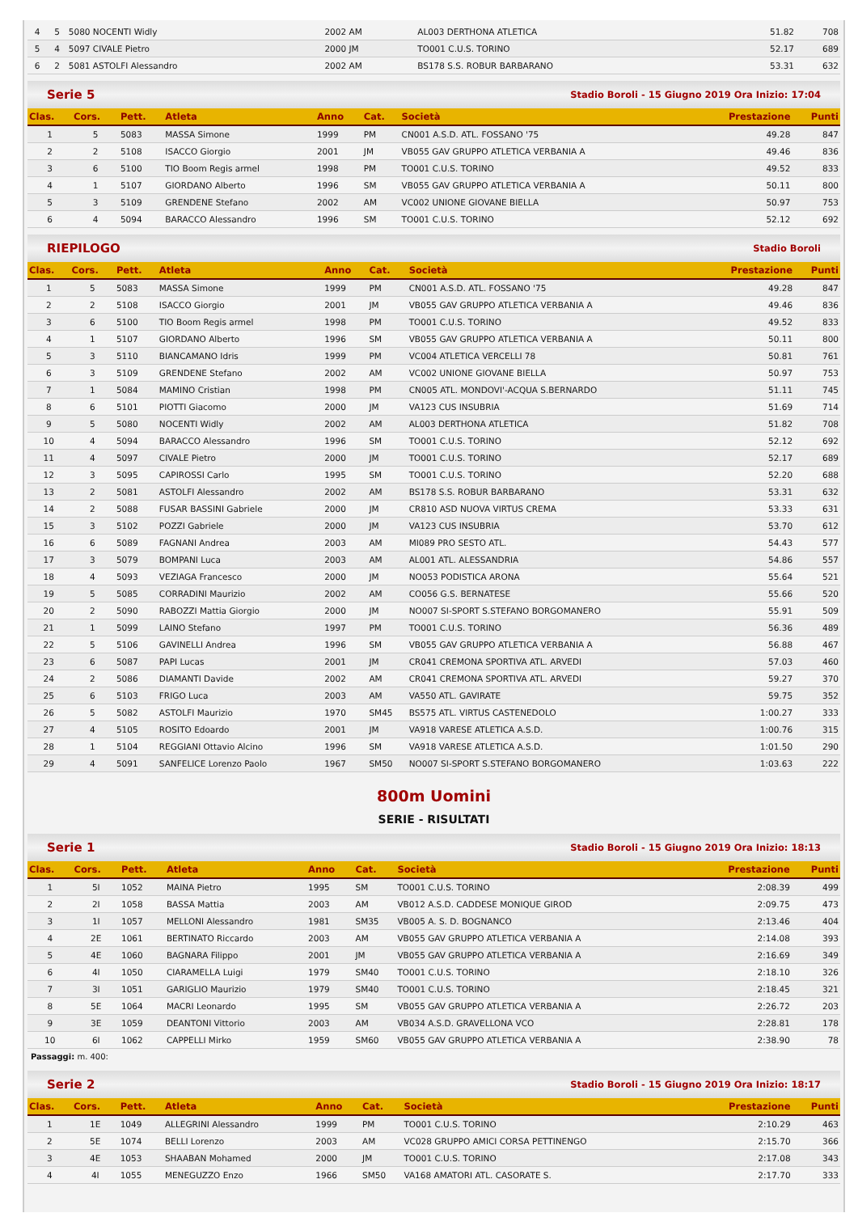| 4 | 5 | 5080 NOCENTI Widly | 2002 AM | AL003 DERTHONA ATLETICA | 51.82 | 708 |
| 5 | 4 | 5097 CIVALE Pietro | 2000 JM | TO001 C.U.S. TORINO | 52.17 | 689 |
| 6 | 2 | 5081 ASTOLFI Alessandro | 2002 AM | BS178 S.S. ROBUR BARBARANO | 53.31 | 632 |
Serie 5 Stadio Boroli - 15 Giugno 2019 Ora Inizio: 17:04
| Clas. | Cors. | Pett. | Atleta | Anno | Cat. | Società | Prestazione | Punti |
| --- | --- | --- | --- | --- | --- | --- | --- | --- |
| 1 | 5 | 5083 | MASSA Simone | 1999 | PM | CN001 A.S.D. ATL. FOSSANO '75 | 49.28 | 847 |
| 2 | 2 | 5108 | ISACCO Giorgio | 2001 | JM | VB055 GAV GRUPPO ATLETICA VERBANIA A | 49.46 | 836 |
| 3 | 6 | 5100 | TIO Boom Regis armel | 1998 | PM | TO001 C.U.S. TORINO | 49.52 | 833 |
| 4 | 1 | 5107 | GIORDANO Alberto | 1996 | SM | VB055 GAV GRUPPO ATLETICA VERBANIA A | 50.11 | 800 |
| 5 | 3 | 5109 | GRENDENE Stefano | 2002 | AM | VC002 UNIONE GIOVANE BIELLA | 50.97 | 753 |
| 6 | 4 | 5094 | BARACCO Alessandro | 1996 | SM | TO001 C.U.S. TORINO | 52.12 | 692 |
RIEPILOGO Stadio Boroli
| Clas. | Cors. | Pett. | Atleta | Anno | Cat. | Società | Prestazione | Punti |
| --- | --- | --- | --- | --- | --- | --- | --- | --- |
| 1 | 5 | 5083 | MASSA Simone | 1999 | PM | CN001 A.S.D. ATL. FOSSANO '75 | 49.28 | 847 |
| 2 | 2 | 5108 | ISACCO Giorgio | 2001 | JM | VB055 GAV GRUPPO ATLETICA VERBANIA A | 49.46 | 836 |
| 3 | 6 | 5100 | TIO Boom Regis armel | 1998 | PM | TO001 C.U.S. TORINO | 49.52 | 833 |
| 4 | 1 | 5107 | GIORDANO Alberto | 1996 | SM | VB055 GAV GRUPPO ATLETICA VERBANIA A | 50.11 | 800 |
| 5 | 3 | 5110 | BIANCAMANO Idris | 1999 | PM | VC004 ATLETICA VERCELLI 78 | 50.81 | 761 |
| 6 | 3 | 5109 | GRENDENE Stefano | 2002 | AM | VC002 UNIONE GIOVANE BIELLA | 50.97 | 753 |
| 7 | 1 | 5084 | MAMINO Cristian | 1998 | PM | CN005 ATL. MONDOVI'-ACQUA S.BERNARDO | 51.11 | 745 |
| 8 | 6 | 5101 | PIOTTI Giacomo | 2000 | JM | VA123 CUS INSUBRIA | 51.69 | 714 |
| 9 | 5 | 5080 | NOCENTI Widly | 2002 | AM | AL003 DERTHONA ATLETICA | 51.82 | 708 |
| 10 | 4 | 5094 | BARACCO Alessandro | 1996 | SM | TO001 C.U.S. TORINO | 52.12 | 692 |
| 11 | 4 | 5097 | CIVALE Pietro | 2000 | JM | TO001 C.U.S. TORINO | 52.17 | 689 |
| 12 | 3 | 5095 | CAPIROSSI Carlo | 1995 | SM | TO001 C.U.S. TORINO | 52.20 | 688 |
| 13 | 2 | 5081 | ASTOLFI Alessandro | 2002 | AM | BS178 S.S. ROBUR BARBARANO | 53.31 | 632 |
| 14 | 2 | 5088 | FUSAR BASSINI Gabriele | 2000 | JM | CR810 ASD NUOVA VIRTUS CREMA | 53.33 | 631 |
| 15 | 3 | 5102 | POZZI Gabriele | 2000 | JM | VA123 CUS INSUBRIA | 53.70 | 612 |
| 16 | 6 | 5089 | FAGNANI Andrea | 2003 | AM | MI089 PRO SESTO ATL. | 54.43 | 577 |
| 17 | 3 | 5079 | BOMPANI Luca | 2003 | AM | AL001 ATL. ALESSANDRIA | 54.86 | 557 |
| 18 | 4 | 5093 | VEZIAGA Francesco | 2000 | JM | NO053 PODISTICA ARONA | 55.64 | 521 |
| 19 | 5 | 5085 | CORRADINI Maurizio | 2002 | AM | CO056 G.S. BERNATESE | 55.66 | 520 |
| 20 | 2 | 5090 | RABOZZI Mattia Giorgio | 2000 | JM | NO007 SI-SPORT S.STEFANO BORGOMANERO | 55.91 | 509 |
| 21 | 1 | 5099 | LAINO Stefano | 1997 | PM | TO001 C.U.S. TORINO | 56.36 | 489 |
| 22 | 5 | 5106 | GAVINELLI Andrea | 1996 | SM | VB055 GAV GRUPPO ATLETICA VERBANIA A | 56.88 | 467 |
| 23 | 6 | 5087 | PAPI Lucas | 2001 | JM | CR041 CREMONA SPORTIVA ATL. ARVEDI | 57.03 | 460 |
| 24 | 2 | 5086 | DIAMANTI Davide | 2002 | AM | CR041 CREMONA SPORTIVA ATL. ARVEDI | 59.27 | 370 |
| 25 | 6 | 5103 | FRIGO Luca | 2003 | AM | VA550 ATL. GAVIRATE | 59.75 | 352 |
| 26 | 5 | 5082 | ASTOLFI Maurizio | 1970 | SM45 | BS575 ATL. VIRTUS CASTENEDOLO | 1:00.27 | 333 |
| 27 | 4 | 5105 | ROSITO Edoardo | 2001 | JM | VA918 VARESE ATLETICA A.S.D. | 1:00.76 | 315 |
| 28 | 1 | 5104 | REGGIANI Ottavio Alcino | 1996 | SM | VA918 VARESE ATLETICA A.S.D. | 1:01.50 | 290 |
| 29 | 4 | 5091 | SANFELICE Lorenzo Paolo | 1967 | SM50 | NO007 SI-SPORT S.STEFANO BORGOMANERO | 1:03.63 | 222 |
800m Uomini
SERIE - RISULTATI
Serie 1 Stadio Boroli - 15 Giugno 2019 Ora Inizio: 18:13
| Clas. | Cors. | Pett. | Atleta | Anno | Cat. | Società | Prestazione | Punti |
| --- | --- | --- | --- | --- | --- | --- | --- | --- |
| 1 | 5I | 1052 | MAINA Pietro | 1995 | SM | TO001 C.U.S. TORINO | 2:08.39 | 499 |
| 2 | 2I | 1058 | BASSA Mattia | 2003 | AM | VB012 A.S.D. CADDESE MONIQUE GIROD | 2:09.75 | 473 |
| 3 | 1I | 1057 | MELLONI Alessandro | 1981 | SM35 | VB005 A. S. D. BOGNANCO | 2:13.46 | 404 |
| 4 | 2E | 1061 | BERTINATO Riccardo | 2003 | AM | VB055 GAV GRUPPO ATLETICA VERBANIA A | 2:14.08 | 393 |
| 5 | 4E | 1060 | BAGNARA Filippo | 2001 | JM | VB055 GAV GRUPPO ATLETICA VERBANIA A | 2:16.69 | 349 |
| 6 | 4I | 1050 | CIARAMELLA Luigi | 1979 | SM40 | TO001 C.U.S. TORINO | 2:18.10 | 326 |
| 7 | 3I | 1051 | GARIGLIO Maurizio | 1979 | SM40 | TO001 C.U.S. TORINO | 2:18.45 | 321 |
| 8 | 5E | 1064 | MACRI Leonardo | 1995 | SM | VB055 GAV GRUPPO ATLETICA VERBANIA A | 2:26.72 | 203 |
| 9 | 3E | 1059 | DEANTONI Vittorio | 2003 | AM | VB034 A.S.D. GRAVELLONA VCO | 2:28.81 | 178 |
| 10 | 6I | 1062 | CAPPELLI Mirko | 1959 | SM60 | VB055 GAV GRUPPO ATLETICA VERBANIA A | 2:38.90 | 78 |
Passaggi: m. 400:
Serie 2 Stadio Boroli - 15 Giugno 2019 Ora Inizio: 18:17
| Clas. | Cors. | Pett. | Atleta | Anno | Cat. | Società | Prestazione | Punti |
| --- | --- | --- | --- | --- | --- | --- | --- | --- |
| 1 | 1E | 1049 | ALLEGRINI Alessandro | 1999 | PM | TO001 C.U.S. TORINO | 2:10.29 | 463 |
| 2 | 5E | 1074 | BELLI Lorenzo | 2003 | AM | VC028 GRUPPO AMICI CORSA PETTINENGO | 2:15.70 | 366 |
| 3 | 4E | 1053 | SHAABAN Mohamed | 2000 | JM | TO001 C.U.S. TORINO | 2:17.08 | 343 |
| 4 | 4I | 1055 | MENEGUZZO Enzo | 1966 | SM50 | VA168 AMATORI ATL. CASORATE S. | 2:17.70 | 333 |